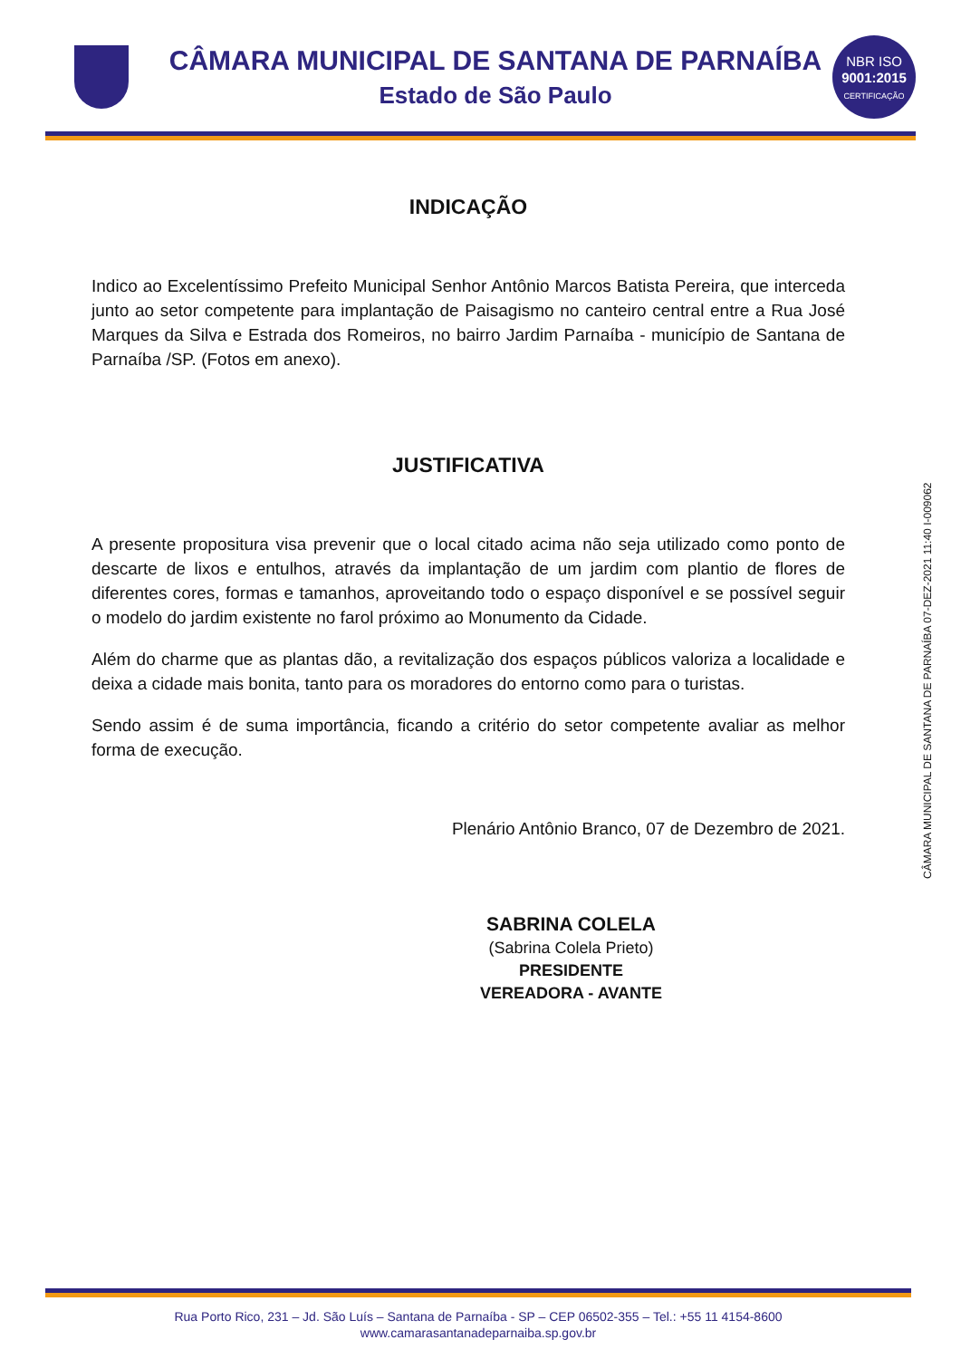CÂMARA MUNICIPAL DE SANTANA DE PARNAÍBA
Estado de São Paulo
NBR ISO
9001:2015
CERTIFICAÇÃO
INDICAÇÃO
Indico ao Excelentíssimo Prefeito Municipal Senhor Antônio Marcos Batista Pereira, que interceda junto ao setor competente para implantação de Paisagismo no canteiro central entre a Rua José Marques da Silva e Estrada dos Romeiros, no bairro Jardim Parnaíba - município de Santana de Parnaíba /SP. (Fotos em anexo).
JUSTIFICATIVA
A presente propositura visa prevenir que o local citado acima não seja utilizado como ponto de descarte de lixos e entulhos, através da implantação de um jardim com plantio de flores de diferentes cores, formas e tamanhos, aproveitando todo o espaço disponível e se possível seguir o modelo do jardim existente no farol próximo ao Monumento da Cidade.
Além do charme que as plantas dão, a revitalização dos espaços públicos valoriza a localidade e deixa a cidade mais bonita, tanto para os moradores do entorno como para o turistas.
Sendo assim é de suma importância, ficando a critério do setor competente avaliar as melhor forma de execução.
Plenário Antônio Branco, 07 de Dezembro de 2021.
SABRINA COLELA
(Sabrina Colela Prieto)
PRESIDENTE
VEREADORA - AVANTE
CÂMARA MUNICIPAL DE SANTANA DE PARNAÍBA 07-DEZ-2021 11:40 I-009062
Rua Porto Rico, 231 – Jd. São Luís – Santana de Parnaíba - SP – CEP 06502-355 – Tel.: +55 11 4154-8600
www.camarasantanadeparnaiba.sp.gov.br